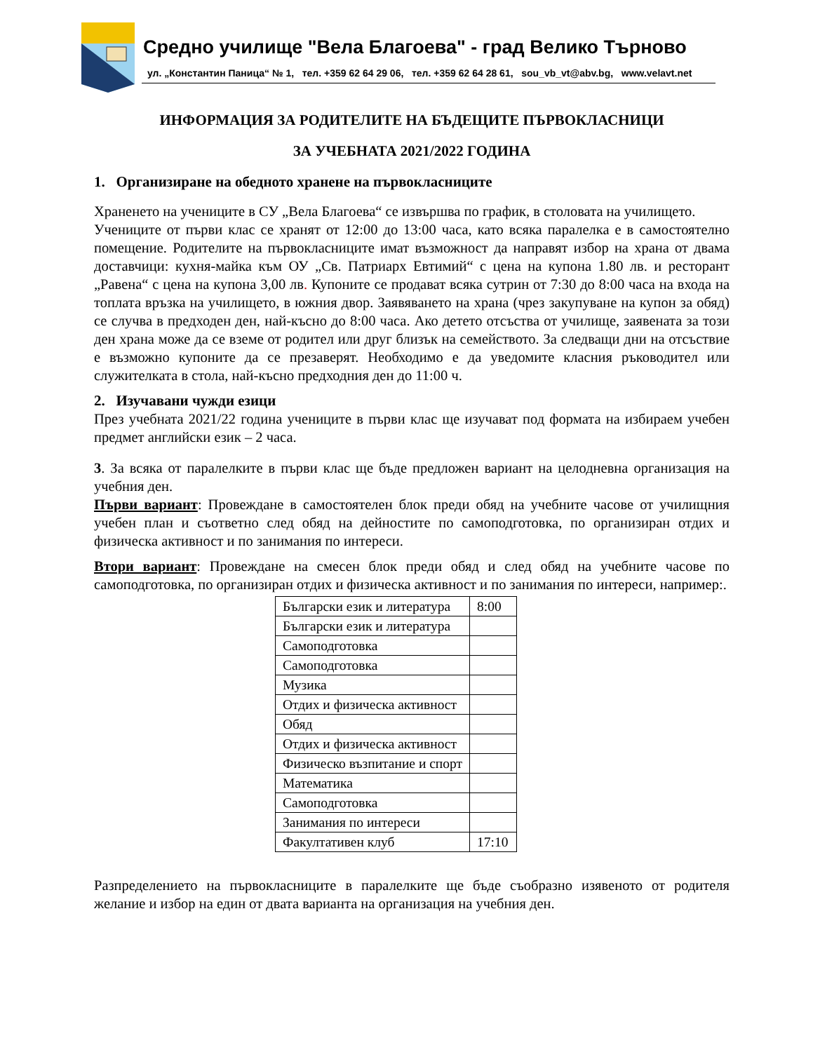Средно училище "Вела Благоева" - град Велико Търново
ул. „Константин Паница“ № 1, тел. +359 62 64 29 06, тел. +359 62 64 28 61, sou_vb_vt@abv.bg, www.velavt.net
ИНФОРМАЦИЯ ЗА РОДИТЕЛИТЕ НА БЪДЕЩИТЕ ПЪРВОКЛАСНИЦИ
ЗА УЧЕБНАТА 2021/2022 ГОДИНА
1. Организиране на обедното хранене на първокласниците
Храненето на учениците в СУ „Вела Благоева“ се извършва по график, в столовата на училището.
Учениците от първи клас се хранят от 12:00 до 13:00 часа, като всяка паралелка е в самостоятелно помещение. Родителите на първокласниците имат възможност да направят избор на храна от двама доставчици: кухня-майка към ОУ „Св. Патриарх Евтимий“ с цена на купона 1.80 лв. и ресторант „Равена“ с цена на купона 3,00 лв. Купоните се продават всяка сутрин от 7:30 до 8:00 часа на входа на топлата връзка на училището, в южния двор. Заявяването на храна (чрез закупуване на купон за обяд) се случва в предходен ден, най-късно до 8:00 часа. Ако детето отсъства от училище, заявената за този ден храна може да се вземе от родител или друг близък на семейството. За следващи дни на отсъствие е възможно купоните да се презаверят. Необходимо е да уведомите класния ръководител или служителката в стола, най-късно предходния ден до 11:00 ч.
2. Изучавани чужди езици
През учебната 2021/22 година учениците в първи клас ще изучават под формата на избираем учебен предмет английски език – 2 часа.
3. За всяка от паралелките в първи клас ще бъде предложен вариант на целодневна организация на учебния ден.
Първи вариант: Провеждане в самостоятелен блок преди обяд на учебните часове от училищния учебен план и съответно след обяд на дейностите по самоподготовка, по организиран отдих и физическа активност и по занимания по интереси.
Втори вариант: Провеждане на смесен блок преди обяд и след обяд на учебните часове по самоподготовка, по организиран отдих и физическа активност и по занимания по интереси, например:.
| Български език и литература | 8:00 |
| Български език и литература | |
| Самоподготовка | |
| Самоподготовка | |
| Музика | |
| Отдих и физическа активност | |
| Обяд | |
| Отдих и физическа активност | |
| Физическо възпитание и спорт | |
| Математика | |
| Самоподготовка | |
| Занимания по интереси | |
| Факултативен клуб | 17:10 |
Разпределението на първокласниците в паралелките ще бъде съобразно изявеното от родителя желание и избор на един от двата варианта на организация на учебния ден.